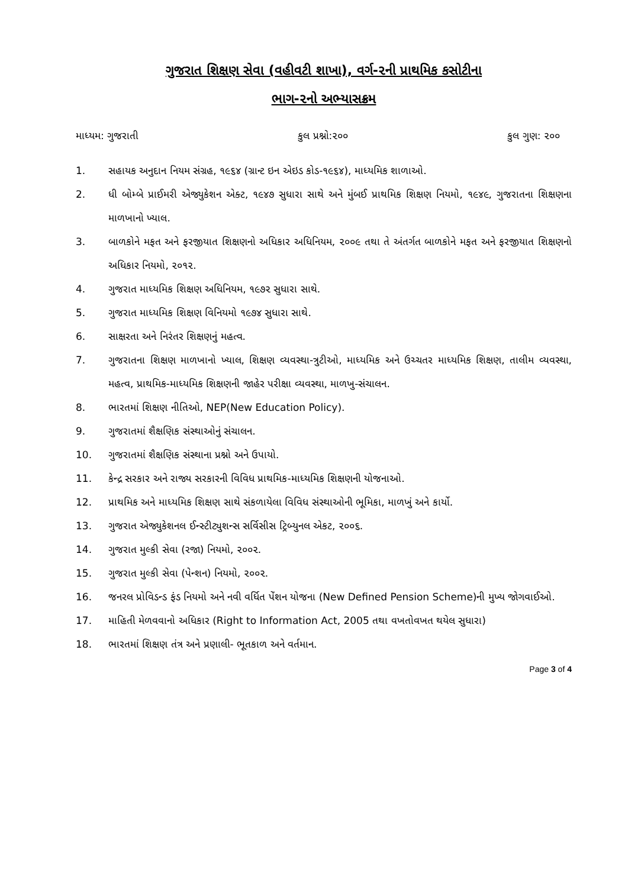ગુજરાત શિક્ષણ સેવા (વહીવટી શાખા), વર્ગ-૨ની પ્રાથમિક કસોટીના
ભાગ-૨નો અભ્યાસક્રમ
માધ્યમ: ગુજરાતી કુલ પ્રશ્નો:૨૦૦ કુલ ગુણ: ૨૦૦
1. સહાયક અનુદાન નિયમ સંગ્રહ, ૧૯૬૪ (ગ્રાન્ટ ઇન એઇડ કોડ-૧૯૬૪), માધ્યમિક શાળાઓ.
2. ધી બોમ્બે પ્રાઈમરી એજ્યુકેશન એક્ટ, ૧૯૪૭ સુધારા સાથે અને મુંબઈ પ્રાથમિક શિક્ષણ નિયમો, ૧૯૪૯, ગુજરાતના શિક્ષણના માળખાનો ખ્યાલ.
3. બાળકોને મફત અને ફરજીયાત શિક્ષણનો અધિકાર અધિનિયમ, ૨૦૦૯ તથા તે અંતર્ગત બાળકોને મફત અને ફરજીયાત શિક્ષણનો અધિકાર નિયમો, ૨૦૧૨.
4. ગુજરાત માધ્યમિક શિક્ષણ અધિનિયમ, ૧૯૭૨ સુધારા સાથે.
5. ગુજરાત માધ્યમિક શિક્ષણ વિનિયમો ૧૯૭૪ સુધારા સાથે.
6. સાક્ષરતા અને નિરંતર શિક્ષણનું મહત્વ.
7. ગુજરાતના શિક્ષણ માળખાનો ખ્યાલ, શિક્ષણ વ્યવસ્થા-ત્રુટીઓ, માધ્યમિક અને ઉચ્ચતર માધ્યમિક શિક્ષણ, તાલીમ વ્યવસ્થા, મહત્વ, પ્રાથમિક-માધ્યમિક શિક્ષણની જાહેર પરીક્ષા વ્યવસ્થા, માળખુ-સંચાલન.
8. ભારતમાં શિક્ષણ નીતિઓ, NEP(New Education Policy).
9. ગુજરાતમાં શૈક્ષણિક સંસ્થાઓનું સંચાલન.
10. ગુજરાતમાં શૈક્ષણિક સંસ્થાના પ્રશ્નો અને ઉપાયો.
11. કેન્દ્ર સરકાર અને રાજ્ય સરકારની વિવિધ પ્રાથમિક-માધ્યમિક શિક્ષણની યોજનાઓ.
12. પ્રાથમિક અને માધ્યમિક શિક્ષણ સાથે સંકળાયેલા વિવિધ સંસ્થાઓની ભૂમિકા, માળખું અને કાર્યો.
13. ગુજરાત એજ્યુકેશનલ ઈન્સ્ટીટ્યુશન્સ સર્વિસીસ ટ્રિબ્યુનલ એકટ, ૨૦૦૬.
14. ગુજરાત મુલ્કી સેવા (રજા) નિયમો, ૨૦૦૨.
15. ગુજરાત મુલ્કી સેવા (પેન્શન) નિયમો, ૨૦૦૨.
16. જનરલ પ્રોવિડન્ડ ફંડ નિયમો અને નવી વર્ધિત પેંશન યોજના (New Defined Pension Scheme)ની મુખ્ય જોગવાઈઓ.
17. માહિતી મેળવવાનો અધિકાર (Right to Information Act, 2005 તથા વખતોવખત થયેલ સુધારા)
18. ભારતમાં શિક્ષણ તંત્ર અને પ્રણાલી- ભૂતકાળ અને વર્તમાન.
Page 3 of 4